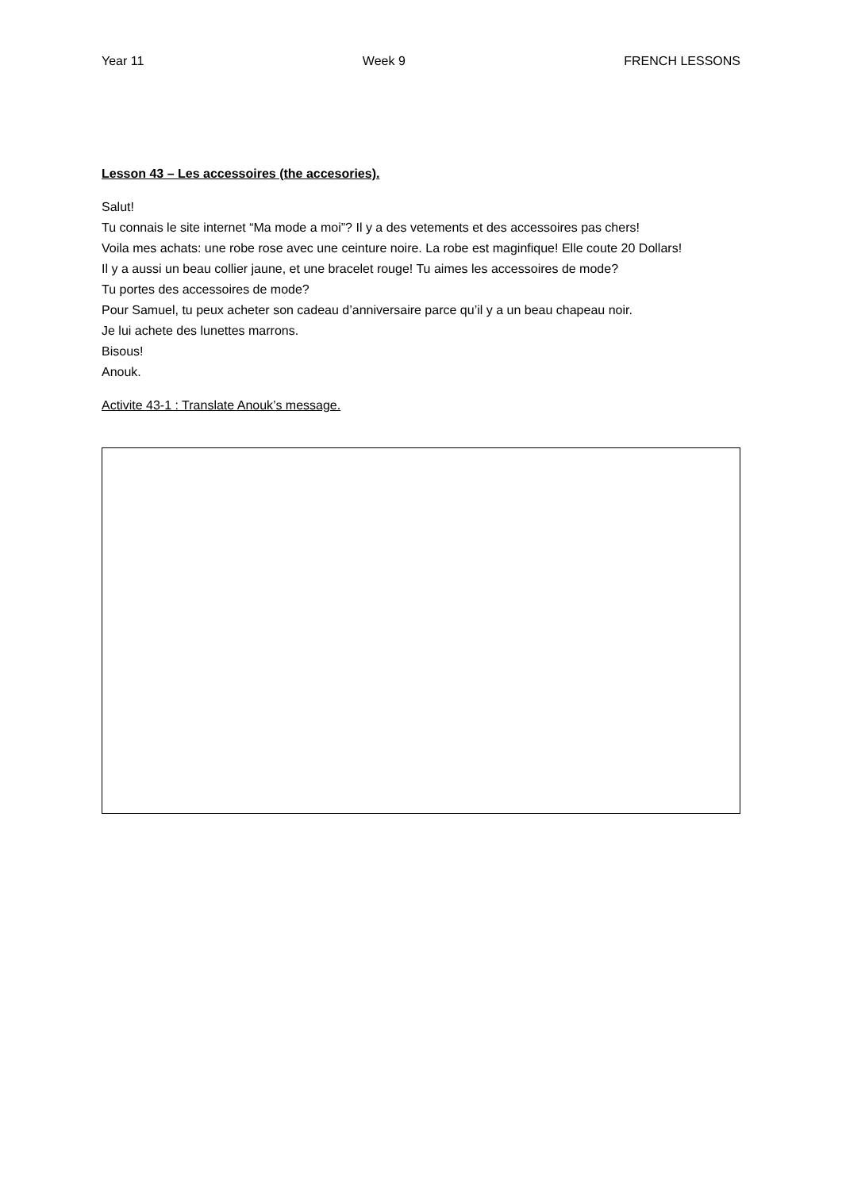Year 11 Week 9 FRENCH LESSONS
Lesson 43 – Les accessoires (the accesories).
Salut!
Tu connais le site internet “Ma mode a moi”? Il y a des vetements et des accessoires pas chers!
Voila mes achats: une robe rose avec une ceinture noire. La robe est maginfique! Elle coute 20 Dollars!
Il y a aussi un beau collier jaune, et une bracelet rouge! Tu aimes les accessoires de mode?
Tu portes des accessoires de mode?
Pour Samuel, tu peux acheter son cadeau d’anniversaire parce qu’il y a un beau chapeau noir.
Je lui achete des lunettes marrons.
Bisous!
Anouk.
Activite 43-1 : Translate Anouk’s message.